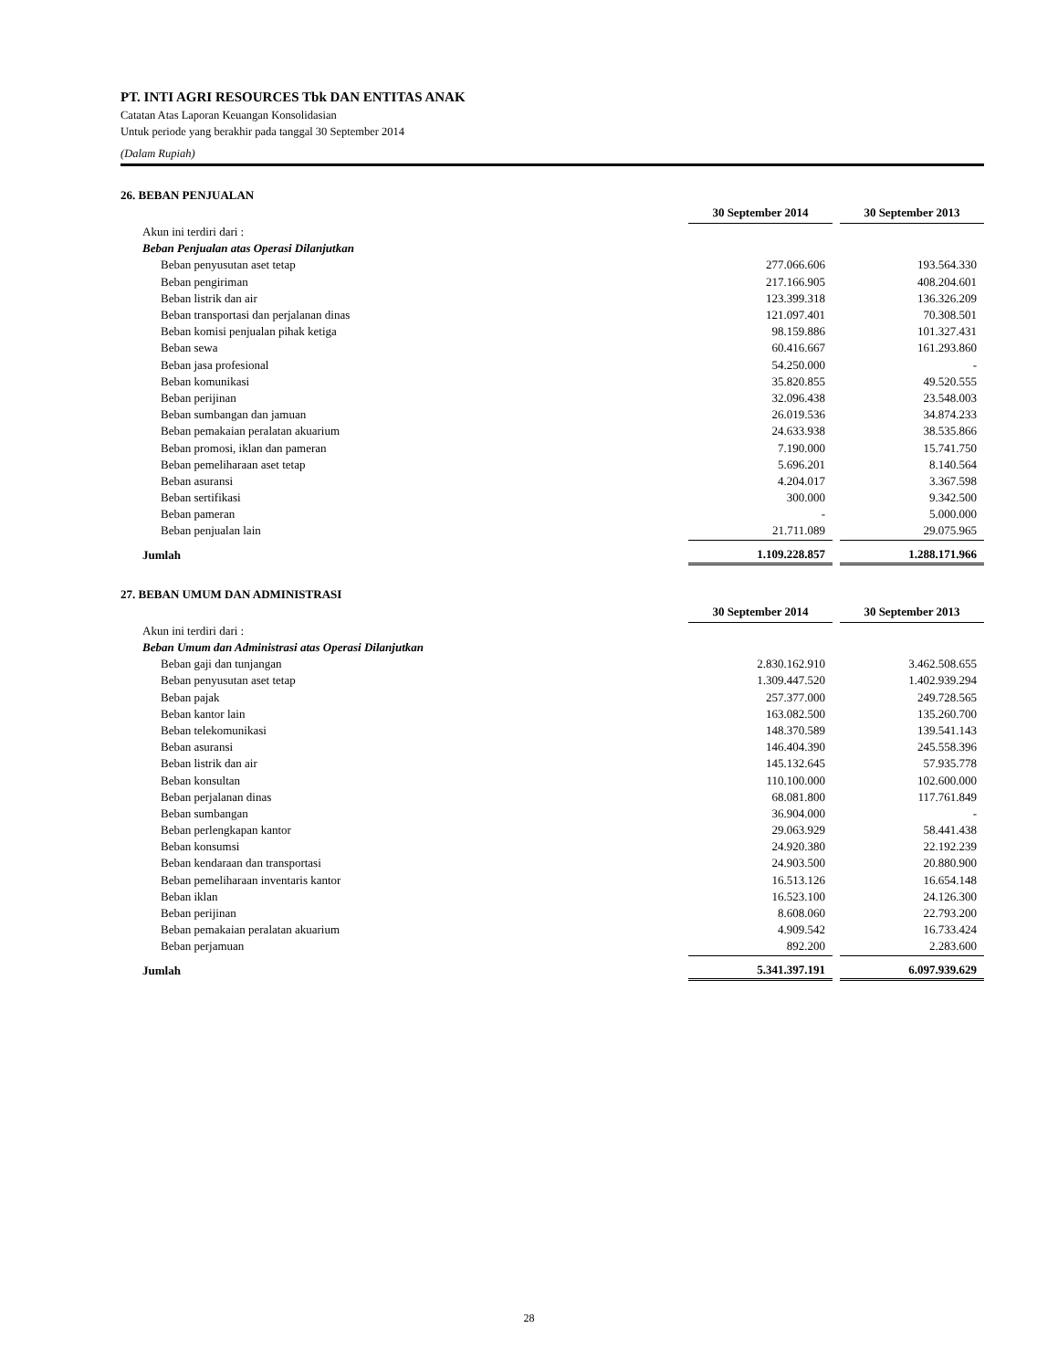PT. INTI AGRI RESOURCES Tbk DAN ENTITAS ANAK
Catatan Atas Laporan Keuangan Konsolidasian
Untuk periode yang berakhir pada tanggal 30 September 2014
(Dalam Rupiah)
26. BEBAN PENJUALAN
| | 30 September 2014 | | 30 September 2013 |
| --- | --- | --- | --- |
| Akun ini terdiri dari : | | | |
| Beban Penjualan atas Operasi Dilanjutkan | | | |
| Beban penyusutan aset tetap | 277.066.606 | | 193.564.330 |
| Beban pengiriman | 217.166.905 | | 408.204.601 |
| Beban listrik dan air | 123.399.318 | | 136.326.209 |
| Beban transportasi dan perjalanan dinas | 121.097.401 | | 70.308.501 |
| Beban komisi penjualan pihak ketiga | 98.159.886 | | 101.327.431 |
| Beban sewa | 60.416.667 | | 161.293.860 |
| Beban jasa profesional | 54.250.000 | | - |
| Beban komunikasi | 35.820.855 | | 49.520.555 |
| Beban perijinan | 32.096.438 | | 23.548.003 |
| Beban sumbangan dan jamuan | 26.019.536 | | 34.874.233 |
| Beban pemakaian peralatan akuarium | 24.633.938 | | 38.535.866 |
| Beban promosi, iklan dan pameran | 7.190.000 | | 15.741.750 |
| Beban pemeliharaan aset tetap | 5.696.201 | | 8.140.564 |
| Beban asuransi | 4.204.017 | | 3.367.598 |
| Beban sertifikasi | 300.000 | | 9.342.500 |
| Beban pameran | - | | 5.000.000 |
| Beban penjualan lain | 21.711.089 | | 29.075.965 |
| Jumlah | 1.109.228.857 | | 1.288.171.966 |
27. BEBAN UMUM DAN ADMINISTRASI
| | 30 September 2014 | | 30 September 2013 |
| --- | --- | --- | --- |
| Akun ini terdiri dari : | | | |
| Beban Umum dan Administrasi atas Operasi Dilanjutkan | | | |
| Beban gaji dan tunjangan | 2.830.162.910 | | 3.462.508.655 |
| Beban penyusutan aset tetap | 1.309.447.520 | | 1.402.939.294 |
| Beban pajak | 257.377.000 | | 249.728.565 |
| Beban kantor lain | 163.082.500 | | 135.260.700 |
| Beban telekomunikasi | 148.370.589 | | 139.541.143 |
| Beban asuransi | 146.404.390 | | 245.558.396 |
| Beban listrik dan air | 145.132.645 | | 57.935.778 |
| Beban konsultan | 110.100.000 | | 102.600.000 |
| Beban perjalanan dinas | 68.081.800 | | 117.761.849 |
| Beban sumbangan | 36.904.000 | | - |
| Beban perlengkapan kantor | 29.063.929 | | 58.441.438 |
| Beban konsumsi | 24.920.380 | | 22.192.239 |
| Beban kendaraan dan transportasi | 24.903.500 | | 20.880.900 |
| Beban pemeliharaan inventaris kantor | 16.513.126 | | 16.654.148 |
| Beban iklan | 16.523.100 | | 24.126.300 |
| Beban perijinan | 8.608.060 | | 22.793.200 |
| Beban pemakaian peralatan akuarium | 4.909.542 | | 16.733.424 |
| Beban perjamuan | 892.200 | | 2.283.600 |
| Jumlah | 5.341.397.191 | | 6.097.939.629 |
28